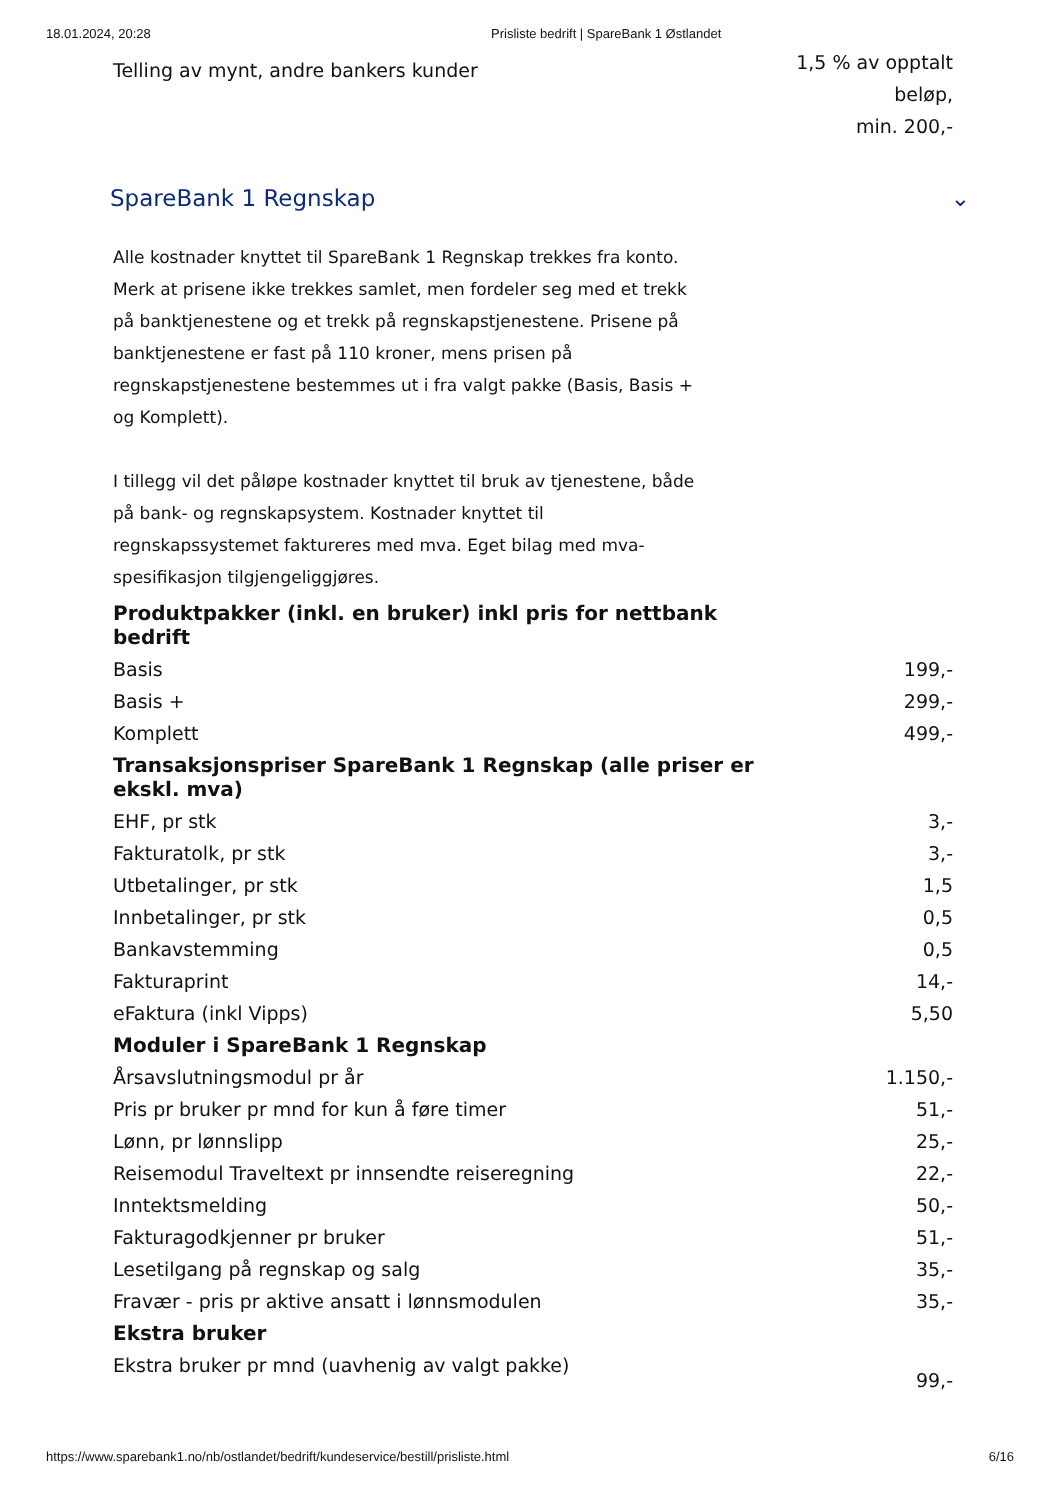18.01.2024, 20:28 Prisliste bedrift | SpareBank 1 Østlandet
| Telling av mynt, andre bankers kunder | 1,5 % av opptalt beløp, min. 200,- |
SpareBank 1 Regnskap ⌄
Alle kostnader knyttet til SpareBank 1 Regnskap trekkes fra konto. Merk at prisene ikke trekkes samlet, men fordeler seg med et trekk på banktjenestene og et trekk på regnskapstjenestene. Prisene på banktjenestene er fast på 110 kroner, mens prisen på regnskapstjenestene bestemmes ut i fra valgt pakke (Basis, Basis + og Komplett).
I tillegg vil det påløpe kostnader knyttet til bruk av tjenestene, både på bank- og regnskapsystem. Kostnader knyttet til regnskapssystemet faktureres med mva. Eget bilag med mva-spesifikasjon tilgjengeliggjøres.
| Produktpakker (inkl. en bruker) inkl pris for nettbank bedrift | |
| --- | --- |
| Basis | 199,- |
| Basis + | 299,- |
| Komplett | 499,- |
| Transaksjonspriser SpareBank 1 Regnskap (alle priser er ekskl. mva) | |
| EHF, pr stk | 3,- |
| Fakturatolk, pr stk | 3,- |
| Utbetalinger, pr stk | 1,5 |
| Innbetalinger, pr stk | 0,5 |
| Bankavstemming | 0,5 |
| Fakturaprint | 14,- |
| eFaktura (inkl Vipps) | 5,50 |
| Moduler i SpareBank 1 Regnskap | |
| Årsavslutningsmodul pr år | 1.150,- |
| Pris pr bruker pr mnd for kun å føre timer | 51,- |
| Lønn, pr lønnslipp | 25,- |
| Reisemodul Traveltext pr innsendte reiseregning | 22,- |
| Inntektsmelding | 50,- |
| Fakturagodkjenner pr bruker | 51,- |
| Lesetilgang på regnskap og salg | 35,- |
| Fravær - pris pr aktive ansatt i lønnsmodulen | 35,- |
| Ekstra bruker | |
| Ekstra bruker pr mnd (uavhenig av valgt pakke) | 99,- |
https://www.sparebank1.no/nb/ostlandet/bedrift/kundeservice/bestill/prisliste.html 6/16